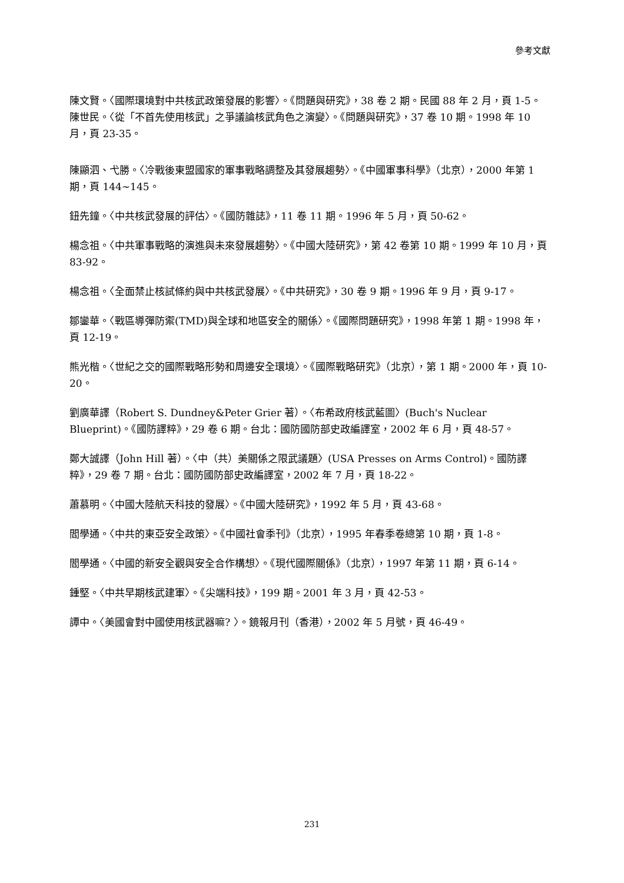參考文獻
陳文賢。〈國際環境對中共核武政策發展的影響〉。《問題與研究》，38 卷 2 期。民國 88 年 2 月，頁 1-5。
陳世民。〈從「不首先使用核武」之爭議論核武角色之演變〉。《問題與研究》，37 卷 10 期。1998 年 10 月，頁 23-35。
陳顯泗、弋勝。〈冷戰後東盟國家的軍事戰略調整及其發展趨勢〉。《中國軍事科學》（北京），2000 年第 1 期，頁 144~145。
鈕先鐘。〈中共核武發展的評估〉。《國防雜誌》，11 卷 11 期。1996 年 5 月，頁 50-62。
楊念祖。〈中共軍事戰略的演進與未來發展趨勢〉。《中國大陸研究》，第 42 卷第 10 期。1999 年 10 月，頁 83-92。
楊念祖。〈全面禁止核試條約與中共核武發展〉。《中共研究》，30 卷 9 期。1996 年 9 月，頁 9-17。
鄒鑾華。〈戰區導彈防禦(TMD)與全球和地區安全的關係〉。《國際問題研究》，1998 年第 1 期。1998 年，頁 12-19。
熊光楷。〈世紀之交的國際戰略形勢和周邊安全環境〉。《國際戰略研究》（北京），第 1 期。2000 年，頁 10-20。
劉廣華譯（Robert S. Dundney&Peter Grier 著）。〈布希政府核武藍圖〉(Buch's Nuclear Blueprint)。《國防譯粹》，29 卷 6 期。台北：國防國防部史政編譯室，2002 年 6 月，頁 48-57。
鄭大誠譯（John Hill 著）。〈中（共）美關係之限武議題〉(USA Presses on Arms Control)。國防譯粹》，29 卷 7 期。台北：國防國防部史政編譯室，2002 年 7 月，頁 18-22。
蕭慕明。〈中國大陸航天科技的發展〉。《中國大陸研究》，1992 年 5 月，頁 43-68。
閻學通。〈中共的東亞安全政策〉。《中國社會季刊》（北京），1995 年春季卷總第 10 期，頁 1-8。
閻學通。〈中國的新安全觀與安全合作構想〉。《現代國際關係》（北京），1997 年第 11 期，頁 6-14。
鍾堅。〈中共早期核武建軍〉。《尖端科技》，199 期。2001 年 3 月，頁 42-53。
譚中。〈美國會對中國使用核武器嘛? 〉。鏡報月刊（香港），2002 年 5 月號，頁 46-49。
231